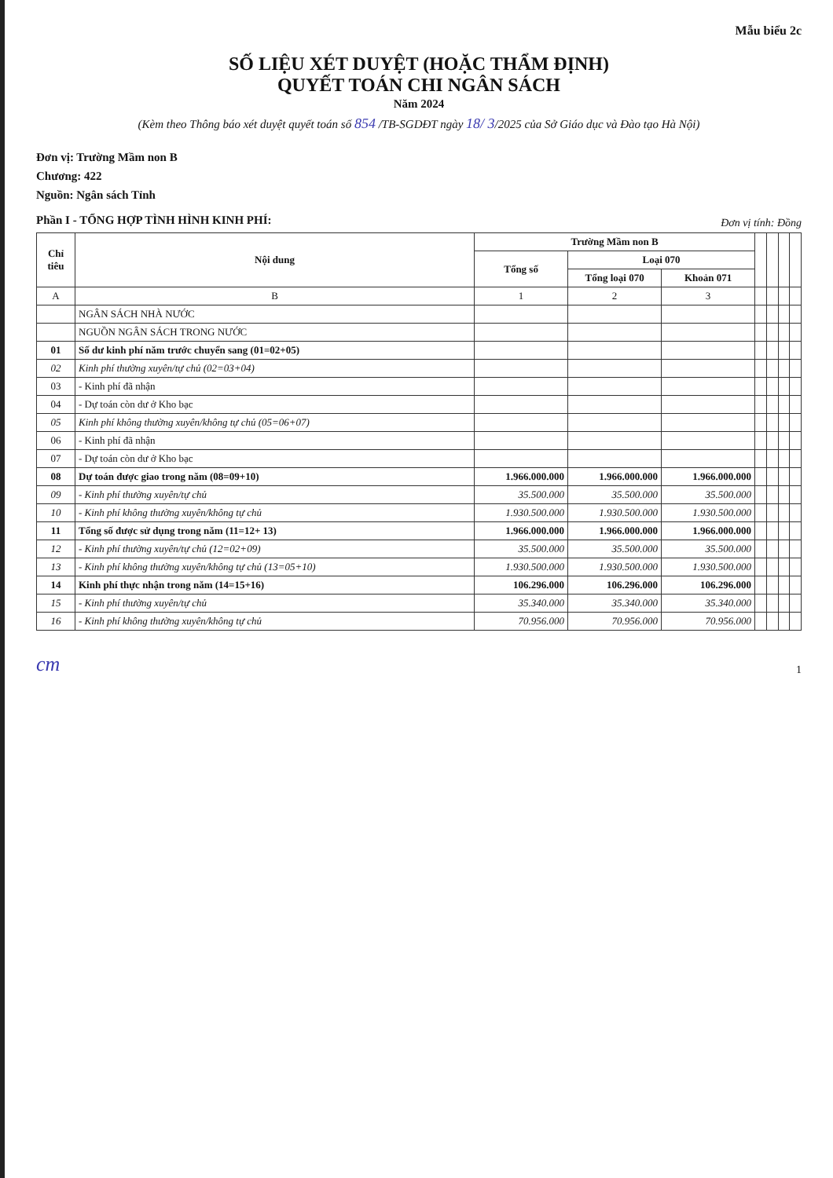Mẫu biểu 2c
SỐ LIỆU XÉT DUYỆT (HOẶC THẨM ĐỊNH)
QUYẾT TOÁN CHI NGÂN SÁCH
Năm 2024
(Kèm theo Thông báo xét duyệt quyết toán số 854 /TB-SGDĐT ngày 18/ 3/2025 của Sở Giáo dục và Đào tạo Hà Nội)
Đơn vị: Trường Mầm non B
Chương: 422
Nguồn: Ngân sách Tỉnh
Phần I - TỔNG HỢP TÌNH HÌNH KINH PHÍ:
Đơn vị tính: Đồng
| Chỉ tiêu | Nội dung | Trường Mầm non B | | | | | | |
| --- | --- | --- | --- | --- | --- | --- | --- | --- |
| | | Tổng số | Loại 070 | | | | | |
| | | | Tổng loại 070 | Khoản 071 | | | | |
| A | B | 1 | 2 | 3 | | | | |
| | NGÂN SÁCH NHÀ NƯỚC | | | | | | | |
| | NGUỒN NGÂN SÁCH TRONG NƯỚC | | | | | | | |
| 01 | Số dư kinh phí năm trước chuyển sang (01=02+05) | | | | | | | |
| 02 | Kinh phí thường xuyên/tự chủ (02=03+04) | | | | | | | |
| 03 | - Kinh phí đã nhận | | | | | | | |
| 04 | - Dự toán còn dư ở Kho bạc | | | | | | | |
| 05 | Kinh phí không thường xuyên/không tự chủ (05=06+07) | | | | | | | |
| 06 | - Kinh phí đã nhận | | | | | | | |
| 07 | - Dự toán còn dư ở Kho bạc | | | | | | | |
| 08 | Dự toán được giao trong năm (08=09+10) | 1.966.000.000 | 1.966.000.000 | 1.966.000.000 | | | | |
| 09 | - Kinh phí thường xuyên/tự chủ | 35.500.000 | 35.500.000 | 35.500.000 | | | | |
| 10 | - Kinh phí không thường xuyên/không tự chủ | 1.930.500.000 | 1.930.500.000 | 1.930.500.000 | | | | |
| 11 | Tổng số được sử dụng trong năm (11=12+ 13) | 1.966.000.000 | 1.966.000.000 | 1.966.000.000 | | | | |
| 12 | - Kinh phí thường xuyên/tự chủ (12=02+09) | 35.500.000 | 35.500.000 | 35.500.000 | | | | |
| 13 | - Kinh phí không thường xuyên/không tự chủ (13=05+10) | 1.930.500.000 | 1.930.500.000 | 1.930.500.000 | | | | |
| 14 | Kinh phí thực nhận trong năm (14=15+16) | 106.296.000 | 106.296.000 | 106.296.000 | | | | |
| 15 | - Kinh phí thường xuyên/tự chủ | 35.340.000 | 35.340.000 | 35.340.000 | | | | |
| 16 | - Kinh phí không thường xuyên/không tự chủ | 70.956.000 | 70.956.000 | 70.956.000 | | | | |
cm
1